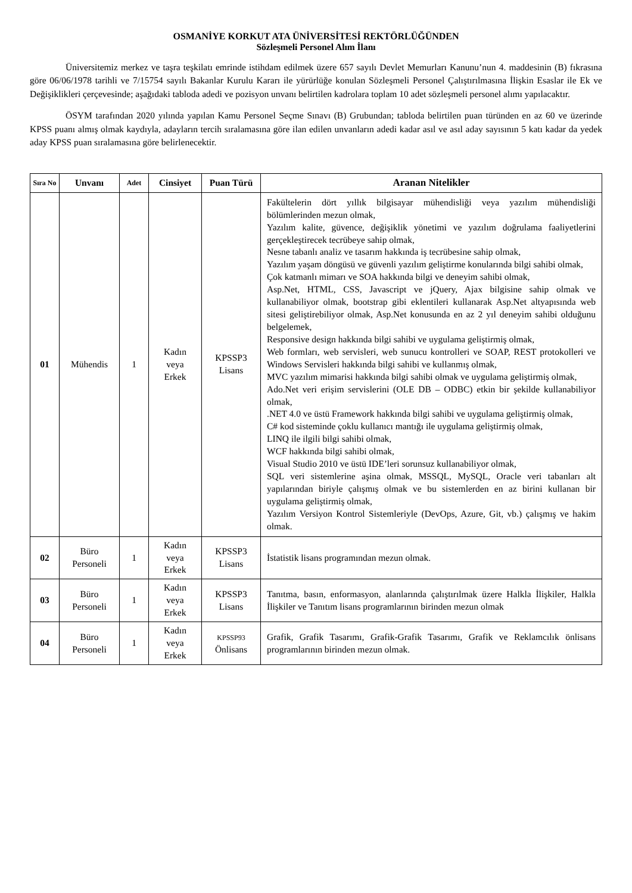OSMANİYE KORKUT ATA ÜNİVERSİTESİ REKTÖRLÜĞÜNDEN
Sözleşmeli Personel Alım İlanı
Üniversitemiz merkez ve taşra teşkilatı emrinde istihdam edilmek üzere 657 sayılı Devlet Memurları Kanunu’nun 4. maddesinin (B) fıkrasına göre 06/06/1978 tarihli ve 7/15754 sayılı Bakanlar Kurulu Kararı ile yürürlüğe konulan Sözleşmeli Personel Çalıştırılmasına İlişkin Esaslar ile Ek ve Değişiklikleri çerçevesinde; aşağıdaki tabloda adedi ve pozisyon unvanı belirtilen kadrolara toplam 10 adet sözleşmeli personel alımı yapılacaktır.
ÖSYM tarafından 2020 yılında yapılan Kamu Personel Seçme Sınavı (B) Grubundan; tabloda belirtilen puan türünden en az 60 ve üzerinde KPSS puanı almış olmak kaydıyla, adayların tercih sıralamasına göre ilan edilen unvanların adedi kadar asıl ve asıl aday sayısının 5 katı kadar da yedek aday KPSS puan sıralamasına göre belirlenecektir.
| Sıra No | Unvanı | Adet | Cinsiyet | Puan Türü | Aranan Nitelikler |
| --- | --- | --- | --- | --- | --- |
| 01 | Mühendis | 1 | Kadın veya Erkek | KPSSP3 Lisans | Fakültelerin dört yıllık bilgisayar mühendisliği veya yazılım mühendisliği bölümlerinden mezun olmak, Yazılım kalite, güvence, değişiklik yönetimi ve yazılım doğrulama faaliyetlerini gerçekleştirecek tecrübeye sahip olmak, Nesne tabanlı analiz ve tasarım hakkında iş tecrübesine sahip olmak, Yazılım yaşam döngüsü ve güvenli yazılım geliştirme konularında bilgi sahibi olmak, Çok katmanlı mimarı ve SOA hakkında bilgi ve deneyim sahibi olmak, Asp.Net, HTML, CSS, Javascript ve jQuery, Ajax bilgisine sahip olmak ve kullanabiliyor olmak, bootstrap gibi eklentileri kullanarak Asp.Net altyapısında web sitesi geliştirebiliyor olmak, Asp.Net konusunda en az 2 yıl deneyim sahibi olduğunu belgelemek, Responsive design hakkında bilgi sahibi ve uygulama geliştirmiş olmak, Web formları, web servisleri, web sunucu kontrolleri ve SOAP, REST protokolleri ve Windows Servisleri hakkında bilgi sahibi ve kullanmış olmak, MVC yazılım mimarisi hakkında bilgi sahibi olmak ve uygulama geliştirmiş olmak, Ado.Net veri erişim servislerini (OLE DB – ODBC) etkin bir şekilde kullanabiliyor olmak, .NET 4.0 ve üstü Framework hakkında bilgi sahibi ve uygulama geliştirmiş olmak, C# kod sisteminde çoklu kullanıcı mantığı ile uygulama geliştirmiş olmak, LINQ ile ilgili bilgi sahibi olmak, WCF hakkında bilgi sahibi olmak, Visual Studio 2010 ve üstü IDE’leri sorunsuz kullanabiliyor olmak, SQL veri sistemlerine aşina olmak, MSSQL, MySQL, Oracle veri tabanları alt yapılarından biriyle çalışmış olmak ve bu sistemlerden en az birini kullanan bir uygulama geliştirmiş olmak, Yazılım Versiyon Kontrol Sistemleriyle (DevOps, Azure, Git, vb.) çalışmış ve hakim olmak. |
| 02 | Büro Personeli | 1 | Kadın veya Erkek | KPSSP3 Lisans | İstatistik lisans programından mezun olmak. |
| 03 | Büro Personeli | 1 | Kadın veya Erkek | KPSSP3 Lisans | Tanıtma, basın, enformasyon, alanlarında çalıştırılmak üzere Halkla İlişkiler, Halkla İlişkiler ve Tanıtım lisans programlarının birinden mezun olmak |
| 04 | Büro Personeli | 1 | Kadın veya Erkek | KPSSP93 Önlisans | Grafik, Grafik Tasarımı, Grafik-Grafik Tasarımı, Grafik ve Reklamcılık önlisans programlarının birinden mezun olmak. |